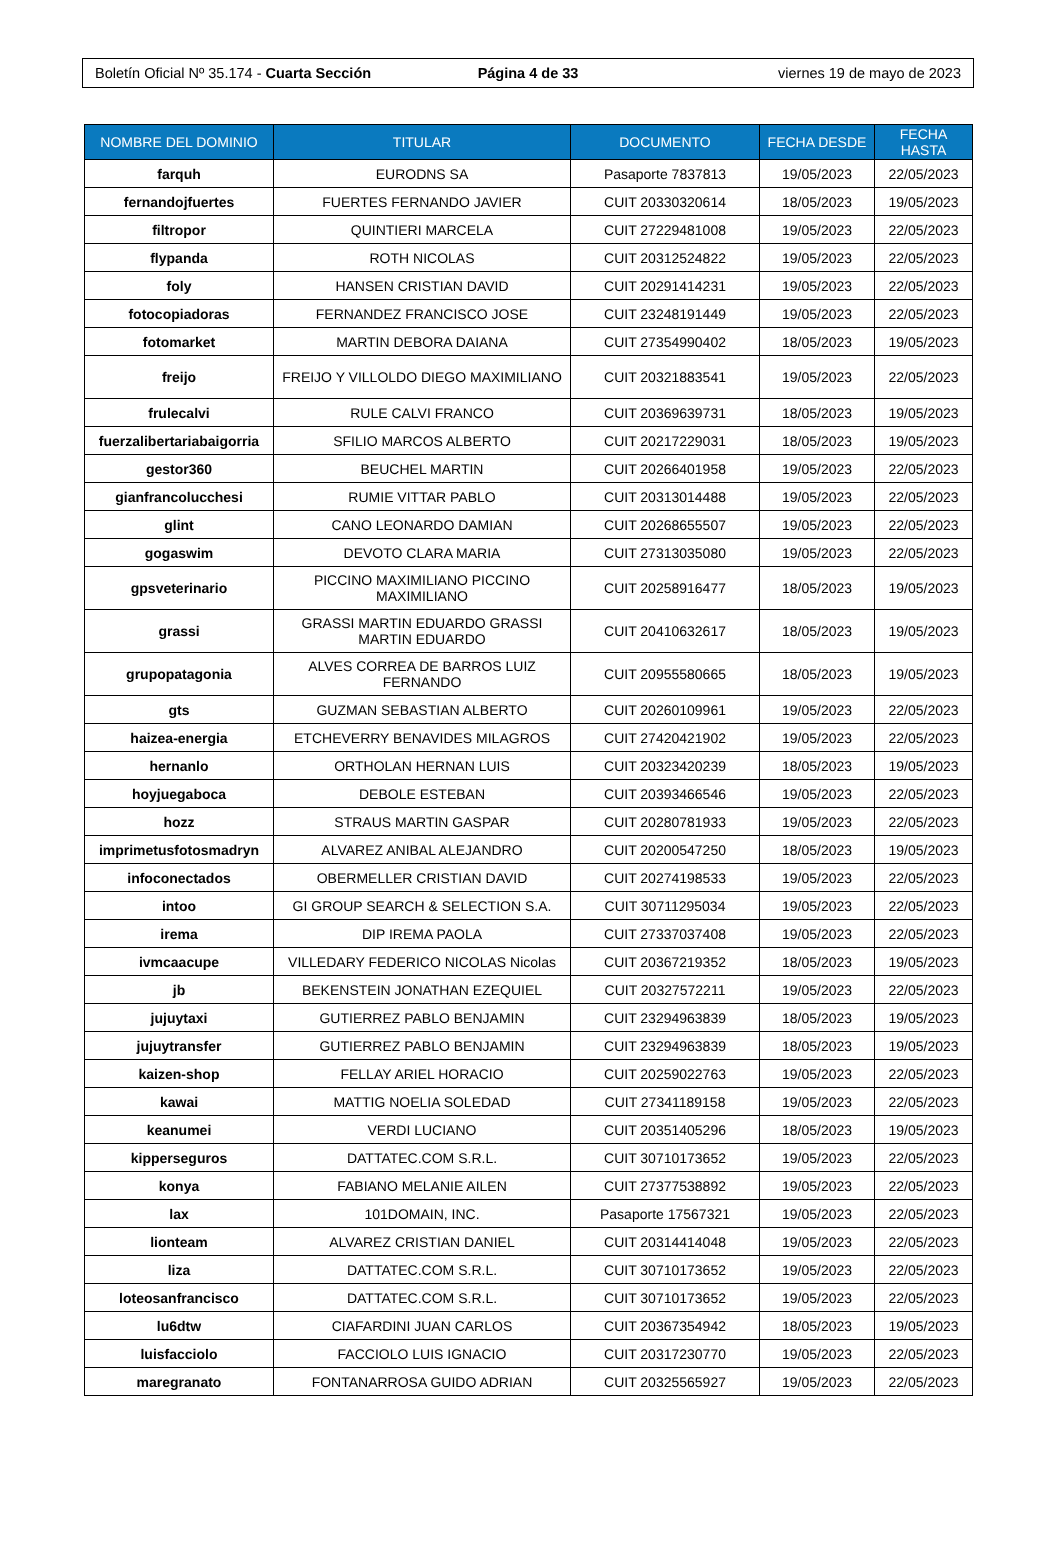Boletín Oficial Nº 35.174 - Cuarta Sección
Página 4 de 33 viernes 19 de mayo de 2023
| NOMBRE DEL DOMINIO | TITULAR | DOCUMENTO | FECHA DESDE | FECHA HASTA |
| --- | --- | --- | --- | --- |
| farquh | EURODNS SA | Pasaporte 7837813 | 19/05/2023 | 22/05/2023 |
| fernandojfuertes | FUERTES FERNANDO JAVIER | CUIT 20330320614 | 18/05/2023 | 19/05/2023 |
| filtropor | QUINTIERI MARCELA | CUIT 27229481008 | 19/05/2023 | 22/05/2023 |
| flypanda | ROTH NICOLAS | CUIT 20312524822 | 19/05/2023 | 22/05/2023 |
| foly | HANSEN CRISTIAN DAVID | CUIT 20291414231 | 19/05/2023 | 22/05/2023 |
| fotocopiadoras | FERNANDEZ FRANCISCO JOSE | CUIT 23248191449 | 19/05/2023 | 22/05/2023 |
| fotomarket | MARTIN DEBORA DAIANA | CUIT 27354990402 | 18/05/2023 | 19/05/2023 |
| freijo | FREIJO Y VILLOLDO DIEGO MAXIMILIANO | CUIT 20321883541 | 19/05/2023 | 22/05/2023 |
| frulecalvi | RULE CALVI FRANCO | CUIT 20369639731 | 18/05/2023 | 19/05/2023 |
| fuerzalibertariabaigorria | SFILIO MARCOS ALBERTO | CUIT 20217229031 | 18/05/2023 | 19/05/2023 |
| gestor360 | BEUCHEL MARTIN | CUIT 20266401958 | 19/05/2023 | 22/05/2023 |
| gianfrancolucchesi | RUMIE VITTAR PABLO | CUIT 20313014488 | 19/05/2023 | 22/05/2023 |
| glint | CANO LEONARDO DAMIAN | CUIT 20268655507 | 19/05/2023 | 22/05/2023 |
| gogaswim | DEVOTO CLARA MARIA | CUIT 27313035080 | 19/05/2023 | 22/05/2023 |
| gpsveterinario | PICCINO MAXIMILIANO PICCINO MAXIMILIANO | CUIT 20258916477 | 18/05/2023 | 19/05/2023 |
| grassi | GRASSI MARTIN EDUARDO GRASSI MARTIN EDUARDO | CUIT 20410632617 | 18/05/2023 | 19/05/2023 |
| grupopatagonia | ALVES CORREA DE BARROS LUIZ FERNANDO | CUIT 20955580665 | 18/05/2023 | 19/05/2023 |
| gts | GUZMAN SEBASTIAN ALBERTO | CUIT 20260109961 | 19/05/2023 | 22/05/2023 |
| haizea-energia | ETCHEVERRY BENAVIDES MILAGROS | CUIT 27420421902 | 19/05/2023 | 22/05/2023 |
| hernanlo | ORTHOLAN HERNAN LUIS | CUIT 20323420239 | 18/05/2023 | 19/05/2023 |
| hoyjuegaboca | DEBOLE ESTEBAN | CUIT 20393466546 | 19/05/2023 | 22/05/2023 |
| hozz | STRAUS MARTIN GASPAR | CUIT 20280781933 | 19/05/2023 | 22/05/2023 |
| imprimetusfotosmadryn | ALVAREZ ANIBAL ALEJANDRO | CUIT 20200547250 | 18/05/2023 | 19/05/2023 |
| infoconectados | OBERMELLER CRISTIAN DAVID | CUIT 20274198533 | 19/05/2023 | 22/05/2023 |
| intoo | GI GROUP SEARCH & SELECTION S.A. | CUIT 30711295034 | 19/05/2023 | 22/05/2023 |
| irema | DIP IREMA PAOLA | CUIT 27337037408 | 19/05/2023 | 22/05/2023 |
| ivmcaacupe | VILLEDARY FEDERICO NICOLAS Nicolas | CUIT 20367219352 | 18/05/2023 | 19/05/2023 |
| jb | BEKENSTEIN JONATHAN EZEQUIEL | CUIT 20327572211 | 19/05/2023 | 22/05/2023 |
| jujuytaxi | GUTIERREZ PABLO BENJAMIN | CUIT 23294963839 | 18/05/2023 | 19/05/2023 |
| jujuytransfer | GUTIERREZ PABLO BENJAMIN | CUIT 23294963839 | 18/05/2023 | 19/05/2023 |
| kaizen-shop | FELLAY ARIEL HORACIO | CUIT 20259022763 | 19/05/2023 | 22/05/2023 |
| kawai | MATTIG NOELIA SOLEDAD | CUIT 27341189158 | 19/05/2023 | 22/05/2023 |
| keanumei | VERDI LUCIANO | CUIT 20351405296 | 18/05/2023 | 19/05/2023 |
| kipperseguros | DATTATEC.COM S.R.L. | CUIT 30710173652 | 19/05/2023 | 22/05/2023 |
| konya | FABIANO MELANIE AILEN | CUIT 27377538892 | 19/05/2023 | 22/05/2023 |
| lax | 101DOMAIN, INC. | Pasaporte 17567321 | 19/05/2023 | 22/05/2023 |
| lionteam | ALVAREZ CRISTIAN DANIEL | CUIT 20314414048 | 19/05/2023 | 22/05/2023 |
| liza | DATTATEC.COM S.R.L. | CUIT 30710173652 | 19/05/2023 | 22/05/2023 |
| loteosanfrancisco | DATTATEC.COM S.R.L. | CUIT 30710173652 | 19/05/2023 | 22/05/2023 |
| lu6dtw | CIAFARDINI JUAN CARLOS | CUIT 20367354942 | 18/05/2023 | 19/05/2023 |
| luisfacciolo | FACCIOLO LUIS IGNACIO | CUIT 20317230770 | 19/05/2023 | 22/05/2023 |
| maregranato | FONTANARROSA GUIDO ADRIAN | CUIT 20325565927 | 19/05/2023 | 22/05/2023 |